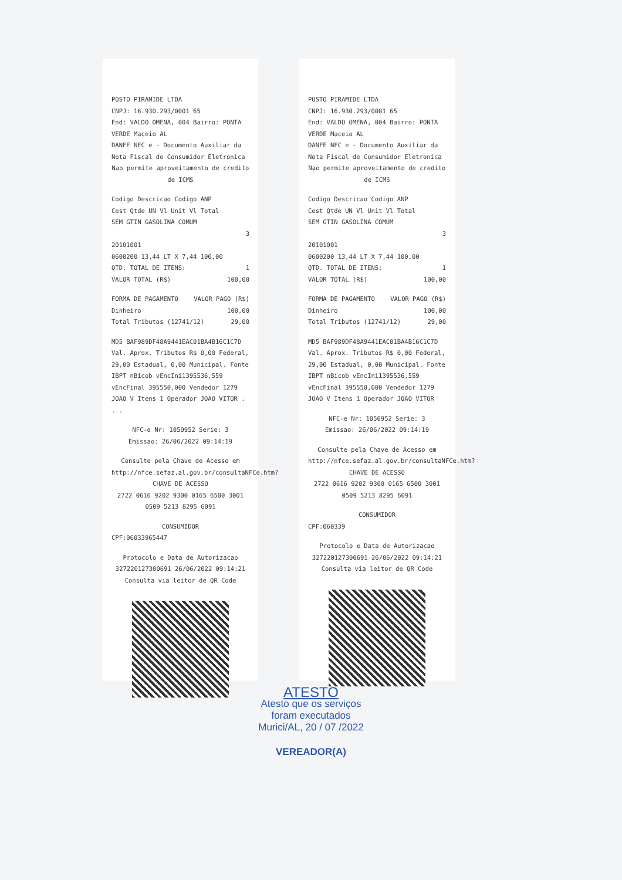POSTO PIRAMIDE LTDA
CNPJ: 16.930.293/0001 65
End: VALDO OMENA, 004 Bairro: PONTA VERDE Maceio AL
DANFE NFC e - Documento Auxiliar da Nota Fiscal de Consumidor Eletronica
Nao permite aproveitamento de credito de ICMS
Codigo Descricao Codigo ANP
Cest Qtde UN Vl Unit Vl Total
SEM GTIN GASOLINA COMUM
3
20101001
0600200 13,44 LT X 7,44 100,00
QTD. TOTAL DE ITENS: 1
VALOR TOTAL (R$) 100,00
FORMA DE PAGAMENTO VALOR PAGO (R$)
Dinheiro 100,00
Total Tributos (12741/12) 29,00
MD5 BAF989DF48A9441EAC01BA4B16C1C7D Val. Aprox. Tributos R$ 0,00 Federal, 29,00 Estadual, 0,00 Municipal. Fonte IBPT nBicob vEncIni1395536,559 vEncFinal 395550,000 Vendedor 1279 JOAO V Itens 1 Operador JOAO VITOR . . .
NFC-e Nr: 1050952 Serie: 3
Emissao: 26/06/2022 09:14:19
Consulte pela Chave de Acesso em http://nfce.sefaz.al.gov.br/consultaNFCe.htm?
CHAVE DE ACESSO
2722 0616 9202 9300 0165 6500 3001 0509 5213 8295 6091
CONSUMIDOR
CPF:06033965447
Protocolo e Data de Autorizacao
327220127300691 26/06/2022 09:14:21
Consulta via leitor de QR Code
POSTO PIRAMIDE LTDA
CNPJ: 16.930.293/0001 65
End: VALDO OMENA, 004 Bairro: PONTA VERDE Maceio AL
DANFE NFC e - Documento Auxiliar da Nota Fiscal de Consumidor Eletronica
Nao permite aproveitamento de credito de ICMS
Codigo Descricao Codigo ANP
Cest Qtde UN Vl Unit Vl Total
SEM GTIN GASOLINA COMUM
3
20101001
0600200 13,44 LT X 7,44 100,00
QTD. TOTAL DE ITENS: 1
VALOR TOTAL (R$) 100,00
FORMA DE PAGAMENTO VALOR PAGO (R$)
Dinheiro 100,00
Total Tributos (12741/12) 29,00
MD5 BAF989DF48A9441EAC01BA4B16C1C7D Val. Aprox. Tributos R$ 0,00 Federal, 29,00 Estadual, 0,00 Municipal. Fonte IBPT nBicob vEncIni1395536,559 vEncFinal 395550,000 Vendedor 1279 JOAO V Itens 1 Operador JOAO VITOR
NFC-e Nr: 1050952 Serie: 3
Emissao: 26/06/2022 09:14:19
Consulte pela Chave de Acesso em http://nfce.sefaz.al.gov.br/consultaNFCe.htm?
CHAVE DE ACESSO
2722 0616 9202 9300 0165 6500 3001 0509 5213 8295 6091
CONSUMIDOR
CPF:060339
Protocolo e Data de Autorizacao
327220127300691 26/06/2022 09:14:21
Consulta via leitor de QR Code
ATESTO
Atesto que os serviços
foram executados
Murici/AL, 20 / 07 /2022
VEREADOR(A)